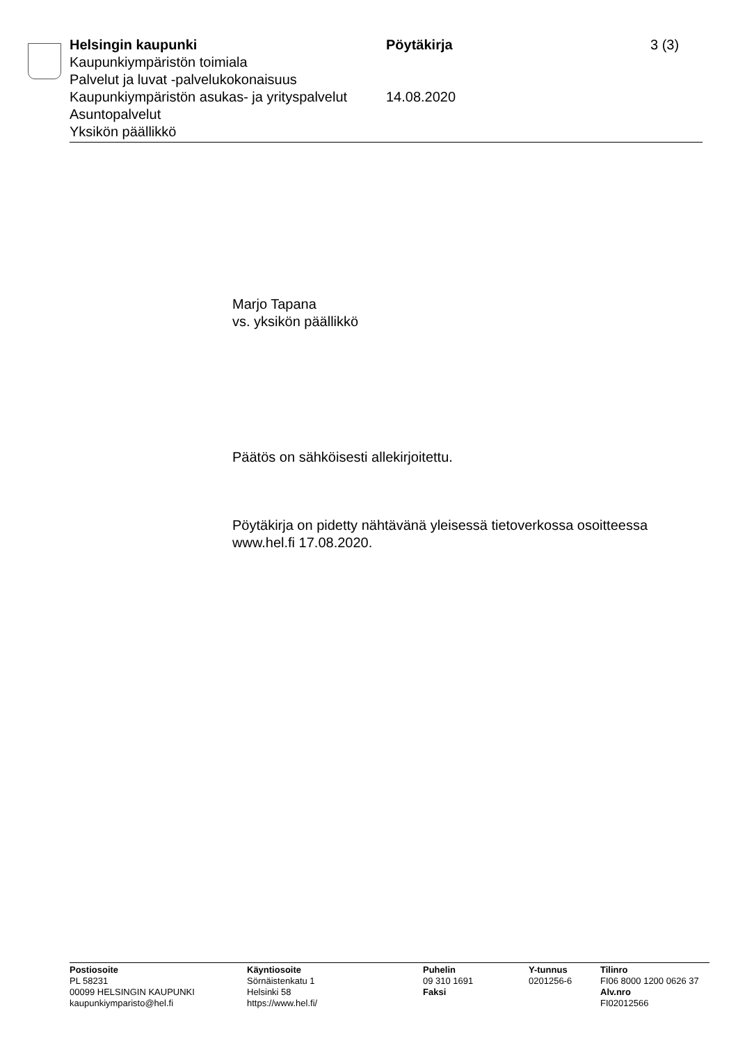Helsingin kaupunki Pöytäkirja 3 (3)
Kaupunkiympäristön toimiala
Palvelut ja luvat -palvelukokonaisuus
Kaupunkiympäristön asukas- ja yrityspalvelut
14.08.2020
Asuntopalvelut
Yksikön päällikkö
Marjo Tapana
vs. yksikön päällikkö
Päätös on sähköisesti allekirjoitettu.
Pöytäkirja on pidetty nähtävänä yleisessä tietoverkossa osoitteessa www.hel.fi 17.08.2020.
Postiosoite
PL 58231
00099 HELSINGIN KAUPUNKI
kaupunkiymparisto@hel.fi
Käyntiosoite
Sörnäistenkatu 1
Helsinki 58
https://www.hel.fi/
Puhelin
09 310 1691
Faksi
Y-tunnus
0201256-6
Tilinro
FI06 8000 1200 0626 37
Alv.nro
FI02012566